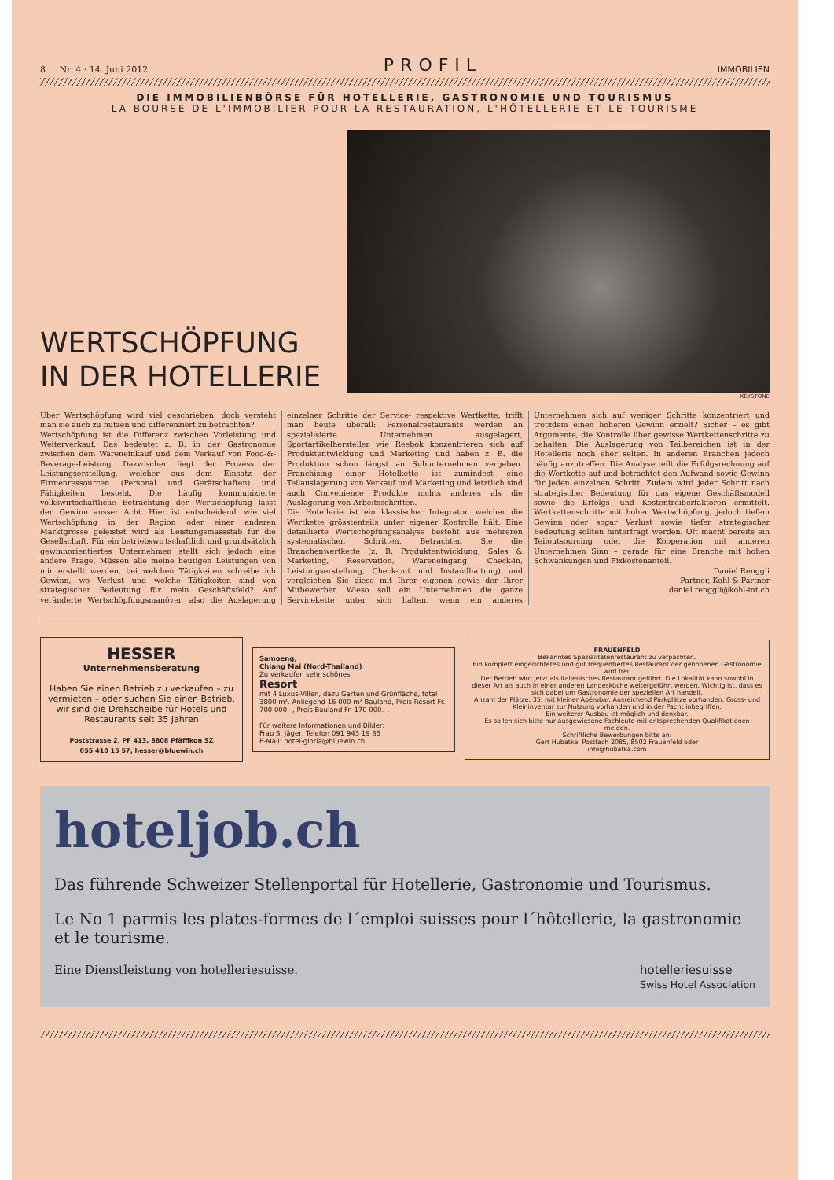8 Nr. 4 · 14. Juni 2012 PROFIL IMMOBILIEN
DIE IMMOBILIENBÖRSE FÜR HOTELLERIE, GASTRONOMIE UND TOURISMUS
LA BOURSE DE L'IMMOBILIER POUR LA RESTAURATION, L'HÔTELLERIE ET LE TOURISME
WERTSCHÖPFUNG IN DER HOTELLERIE
KEYSTONE
Über Wertschöpfung wird viel geschrieben, doch versteht man sie auch zu nutzen und differenziert zu betrachten?
Wertschöpfung ist die Differenz zwischen Vorleistung und Weiterverkauf. Das bedeutet z. B. in der Gastronomie zwischen dem Wareneinkauf und dem Verkauf von Food-&-Beverage-Leistung. Dazwischen liegt der Prozess der Leistungserstellung, welcher aus dem Einsatz der Firmenressourcen (Personal und Gerätschaften) und Fähigkeiten besteht. Die häufig kommunizierte volkswirtschaftliche Betrachtung der Wertschöpfung lässt den Gewinn ausser Acht. Hier ist entscheidend, wie viel Wertschöpfung in der Region oder einer anderen Marktgrösse geleistet wird als Leistungsmassstab für die Gesellschaft. Für ein betriebswirtschaftlich und grundsätzlich gewinnorientiertes Unternehmen stellt sich jedoch eine andere Frage. Müssen alle meine heutigen Leistungen von mir erstellt werden, bei welchen Tätigkeiten schreibe ich Gewinn, wo Verlust und welche Tätigkeiten sind von strategischer Bedeutung für mein Geschäftsfeld? Auf veränderte Wertschöpfungsmanöver, also die Auslagerung einzelner Schritte der Service- respektive Wertkette, trifft man heute überall: Personalrestaurants werden an spezialisierte Unternehmen ausgelagert, Sportartikelhersteller wie Reebok konzentrieren sich auf Produktentwicklung und Marketing und haben z. B. die Produktion schon längst an Subunternehmen vergeben. Franchising einer Hotelkette ist zumindest eine Teilauslagerung von Verkauf und Marketing und letztlich sind auch Convenience Produkte nichts anderes als die Auslagerung von Arbeitsschritten.
Die Hotellerie ist ein klassischer Integrator, welcher die Wertkette grösstenteils unter eigener Kontrolle hält. Eine detaillierte Wertschöpfungsanalyse besteht aus mehreren systematischen Schritten. Betrachten Sie die Branchenwertkette (z. B. Produktentwicklung, Sales & Marketing, Reservation, Wareneingang, Check-in, Leistungserstellung, Check-out und Instandhaltung) und vergleichen Sie diese mit Ihrer eigenen sowie der Ihrer Mitbewerber. Wieso soll ein Unternehmen die ganze Servicekette unter sich halten, wenn ein anderes Unternehmen sich auf weniger Schritte konzentriert und trotzdem einen höheren Gewinn erzielt? Sicher – es gibt Argumente, die Kontrolle über gewisse Wertkettenschritte zu behalten. Die Auslagerung von Teilbereichen ist in der Hotellerie noch eher selten. In anderen Branchen jedoch häufig anzutreffen. Die Analyse teilt die Erfolgsrechnung auf die Wertkette auf und betrachtet den Aufwand sowie Gewinn für jeden einzelnen Schritt. Zudem wird jeder Schritt nach strategischer Bedeutung für das eigene Geschäftsmodell sowie die Erfolgs- und Kostentreiberfaktoren ermittelt. Wertkettenschritte mit hoher Wertschöpfung, jedoch tiefem Gewinn oder sogar Verlust sowie tiefer strategischer Bedeutung sollten hinterfragt werden. Oft macht bereits ein Teiloutsourcing oder die Kooperation mit anderen Unternehmen Sinn – gerade für eine Branche mit hohen Schwankungen und Fixkostenanteil.
Daniel Renggli
Partner, Kohl & Partner
daniel.renggli@kohl-int.ch
HESSER
Unternehmensberatung
Haben Sie einen Betrieb zu verkaufen – zu vermieten – oder suchen Sie einen Betrieb, wir sind die Drehscheibe für Hotels und Restaurants seit 35 Jahren
Poststrasse 2, PF 413, 8808 Pfäffikon SZ
055 410 15 57, hesser@bluewin.ch
Samoeng,
Chiang Mai (Nord-Thailand)
Zu verkaufen sehr schönes
Resort
mit 4 Luxus-Villen, dazu Garten und Grünfläche, total 3800 m². Anliegend 16 000 m² Bauland, Preis Resort Fr. 700 000.–, Preis Bauland Fr. 170 000.–.
Für weitere Informationen und Bilder:
Frau S. Jäger, Telefon 091 943 19 85
E-Mail: hotel-gloria@bluewin.ch
FRAUENFELD
Bekanntes Spezialitätenrestaurant zu verpachten.
Ein komplett eingerichtetes und gut frequentiertes Restaurant der gehobenen Gastronomie wird frei.
Der Betrieb wird jetzt als italienisches Restaurant geführt. Die Lokalität kann sowohl in dieser Art als auch in einer anderen Landesküche weitergeführt werden. Wichtig ist, dass es sich dabei um Gastronomie der speziellen Art handelt.
Anzahl der Plätze: 35, mit kleiner Apérobar. Ausreichend Parkplätze vorhanden. Gross- und Kleininventar zur Nutzung vorhanden und in der Pacht inbegriffen.
Ein weiterer Ausbau ist möglich und denkbar.
Es sollen sich bitte nur ausgewiesene Fachleute mit entsprechenden Qualifikationen melden.
Schriftliche Bewerbungen bitte an:
Gert Hubatka, Postfach 2085, 8502 Frauenfeld oder
info@hubatka.com
hoteljob.ch
Das führende Schweizer Stellenportal für Hotellerie, Gastronomie und Tourismus.
Le No 1 parmis les plates-formes de l´emploi suisses pour l´hôtellerie, la gastronomie et le tourisme.
Eine Dienstleistung von hotelleriesuisse. hotelleriesuisse
Swiss Hotel Association